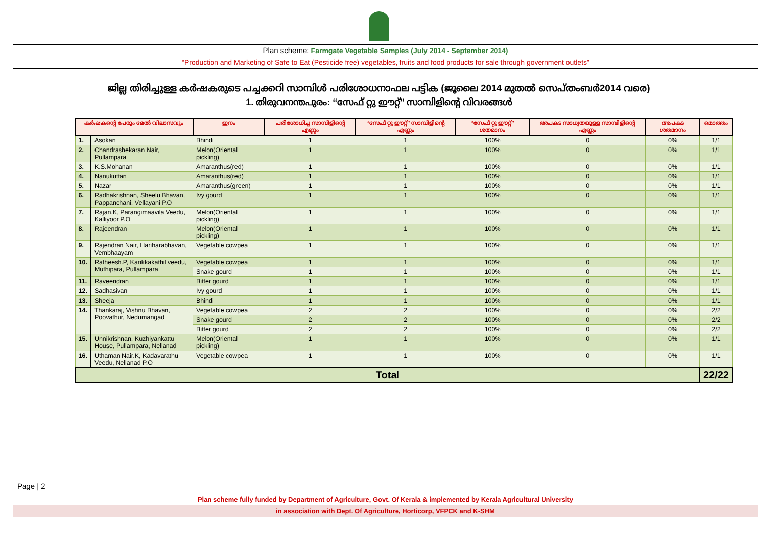Plan scheme: Farmgate Vegetable Samples (July 2014 - September 2014)
“Production and Marketing of Safe to Eat (Pesticide free) vegetables, fruits and food products for sale through government outlets”
ജില്ല തിരിച്ചുള്ള കർഷകരുടെ പച്ചക്കറി സാമ്പിൾ പരിശോധനാഫല പട്ടിക (ജൂലൈ 2014 മുതൽ സെപ്തംബർ2014 വരെ)
1. തിരുവനന്തപുരം: ‘‘സേഫ് റ്റു ഈറ്റ്’’ സാമ്പിളിന്റെ വിവരങ്ങൾ
| കർഷകന്റെ പേരും മേൽ വിലാസവും | | ഇനം | പരിശോധിച്ച സാമ്പിളിന്റെ എണ്ണം | ‘‘സേഫ് റ്റു ഈറ്റ്’’ സാമ്പിളിന്റെ എണ്ണം | ‘‘സേഫ് റ്റു ഈറ്റ്’’ ശതമാനം | അപകട സാധ്യതയുള്ള സാമ്പിളിന്റെ എണ്ണം | അപകട ശതമാനം | മൊത്തം |
| --- | --- | --- | --- | --- | --- | --- | --- | --- |
| 1. | Asokan | Bhindi | 1 | 1 | 100% | 0 | 0% | 1/1 |
| 2. | Chandrashekaran Nair, Pullampara | Melon(Oriental pickling) | 1 | 1 | 100% | 0 | 0% | 1/1 |
| 3. | K.S.Mohanan | Amaranthus(red) | 1 | 1 | 100% | 0 | 0% | 1/1 |
| 4. | Nanukuttan | Amaranthus(red) | 1 | 1 | 100% | 0 | 0% | 1/1 |
| 5. | Nazar | Amaranthus(green) | 1 | 1 | 100% | 0 | 0% | 1/1 |
| 6. | Radhakrishnan, Sheelu Bhavan, Pappanchani, Vellayani P.O | Ivy gourd | 1 | 1 | 100% | 0 | 0% | 1/1 |
| 7. | Rajan.K, Parangimaavila Veedu, Kalliyoor P.O | Melon(Oriental pickling) | 1 | 1 | 100% | 0 | 0% | 1/1 |
| 8. | Rajeendran | Melon(Oriental pickling) | 1 | 1 | 100% | 0 | 0% | 1/1 |
| 9. | Rajendran Nair, Hariharabhavan, Vembhaayam | Vegetable cowpea | 1 | 1 | 100% | 0 | 0% | 1/1 |
| 10. | Ratheesh.P, Karikkakathil veedu, Muthipara, Pullampara | Vegetable cowpea | 1 | 1 | 100% | 0 | 0% | 1/1 |
| | | Snake gourd | 1 | 1 | 100% | 0 | 0% | 1/1 |
| 11. | Raveendran | Bitter gourd | 1 | 1 | 100% | 0 | 0% | 1/1 |
| 12. | Sadhasivan | Ivy gourd | 1 | 1 | 100% | 0 | 0% | 1/1 |
| 13. | Sheeja | Bhindi | 1 | 1 | 100% | 0 | 0% | 1/1 |
| 14. | Thankaraj, Vishnu Bhavan, Poovathur, Nedumangad | Vegetable cowpea | 2 | 2 | 100% | 0 | 0% | 2/2 |
| | | Snake gourd | 2 | 2 | 100% | 0 | 0% | 2/2 |
| | | Bitter gourd | 2 | 2 | 100% | 0 | 0% | 2/2 |
| 15. | Unnikrishnan, Kuzhiyankattu House, Pullampara, Nellanad | Melon(Oriental pickling) | 1 | 1 | 100% | 0 | 0% | 1/1 |
| 16. | Uthaman Nair.K, Kadavarathu Veedu, Nellanad P.O | Vegetable cowpea | 1 | 1 | 100% | 0 | 0% | 1/1 |
| Total | | | | | | | | 22/22 |
Page | 2
Plan scheme fully funded by Department of Agriculture, Govt. Of Kerala & implemented by Kerala Agricultural University
in association with Dept. Of Agriculture, Horticorp, VFPCK and K-SHM